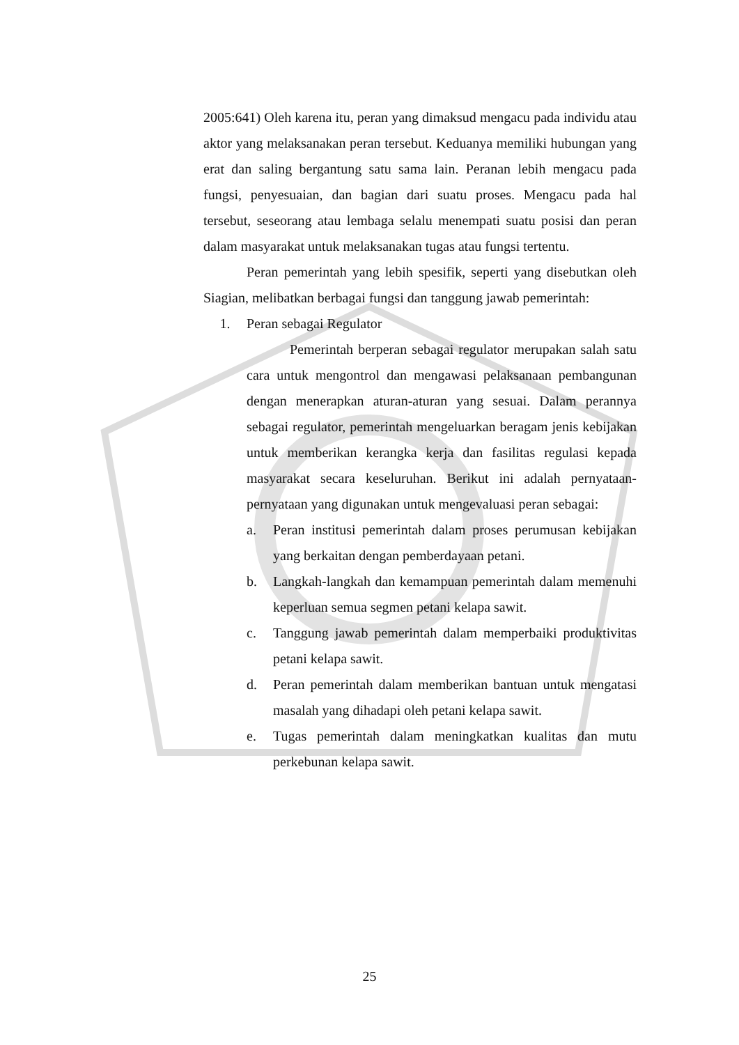2005:641) Oleh karena itu, peran yang dimaksud mengacu pada individu atau aktor yang melaksanakan peran tersebut. Keduanya memiliki hubungan yang erat dan saling bergantung satu sama lain. Peranan lebih mengacu pada fungsi, penyesuaian, dan bagian dari suatu proses. Mengacu pada hal tersebut, seseorang atau lembaga selalu menempati suatu posisi dan peran dalam masyarakat untuk melaksanakan tugas atau fungsi tertentu.
Peran pemerintah yang lebih spesifik, seperti yang disebutkan oleh Siagian, melibatkan berbagai fungsi dan tanggung jawab pemerintah:
1. Peran sebagai Regulator
Pemerintah berperan sebagai regulator merupakan salah satu cara untuk mengontrol dan mengawasi pelaksanaan pembangunan dengan menerapkan aturan-aturan yang sesuai. Dalam perannya sebagai regulator, pemerintah mengeluarkan beragam jenis kebijakan untuk memberikan kerangka kerja dan fasilitas regulasi kepada masyarakat secara keseluruhan. Berikut ini adalah pernyataan-pernyataan yang digunakan untuk mengevaluasi peran sebagai:
a. Peran institusi pemerintah dalam proses perumusan kebijakan yang berkaitan dengan pemberdayaan petani.
b. Langkah-langkah dan kemampuan pemerintah dalam memenuhi keperluan semua segmen petani kelapa sawit.
c. Tanggung jawab pemerintah dalam memperbaiki produktivitas petani kelapa sawit.
d. Peran pemerintah dalam memberikan bantuan untuk mengatasi masalah yang dihadapi oleh petani kelapa sawit.
e. Tugas pemerintah dalam meningkatkan kualitas dan mutu perkebunan kelapa sawit.
25